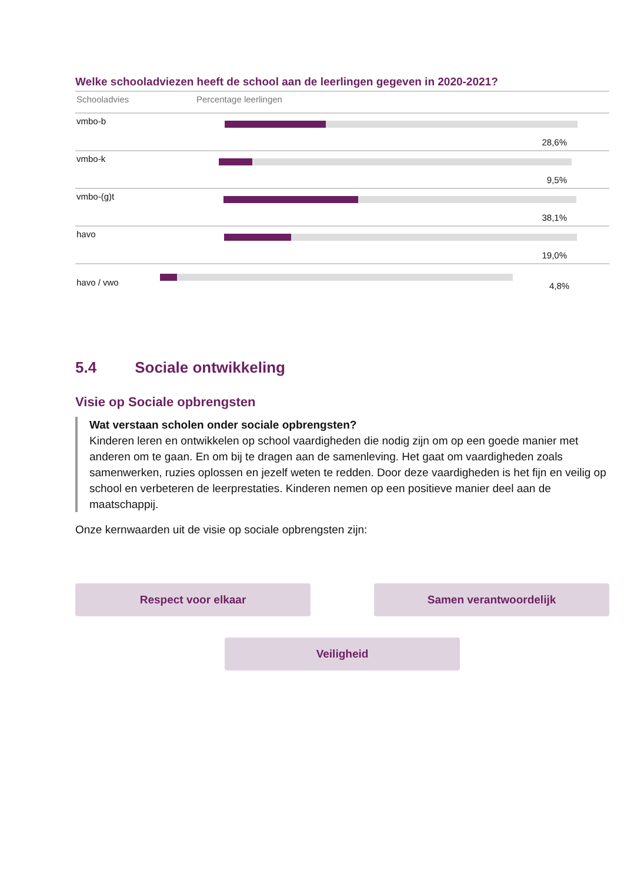Welke schooladviezen heeft de school aan de leerlingen gegeven in 2020-2021?
| Schooladvies | Percentage leerlingen |
| --- | --- |
| vmbo-b | 28,6% |
| vmbo-k | 9,5% |
| vmbo-(g)t | 38,1% |
| havo | 19,0% |
| havo / vwo | 4,8% |
5.4 Sociale ontwikkeling
Visie op Sociale opbrengsten
Wat verstaan scholen onder sociale opbrengsten?
Kinderen leren en ontwikkelen op school vaardigheden die nodig zijn om op een goede manier met anderen om te gaan. En om bij te dragen aan de samenleving. Het gaat om vaardigheden zoals samenwerken, ruzies oplossen en jezelf weten te redden. Door deze vaardigheden is het fijn en veilig op school en verbeteren de leerprestaties. Kinderen nemen op een positieve manier deel aan de maatschappij.
Onze kernwaarden uit de visie op sociale opbrengsten zijn:
Respect voor elkaar
Samen verantwoordelijk
Veiligheid